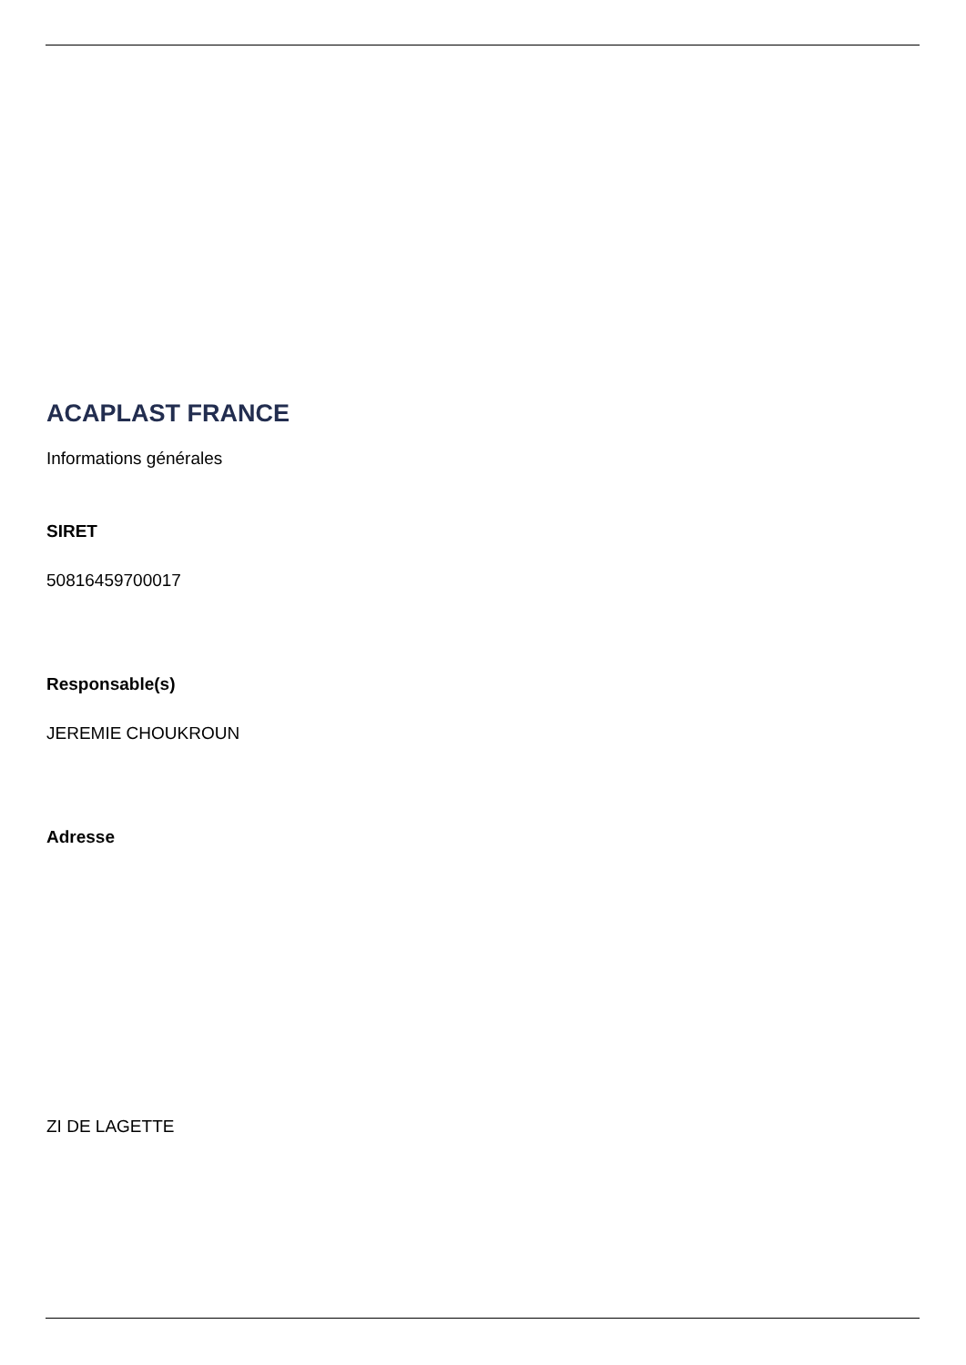ACAPLAST FRANCE
Informations générales
SIRET
50816459700017
Responsable(s)
JEREMIE CHOUKROUN
Adresse
ZI DE LAGETTE